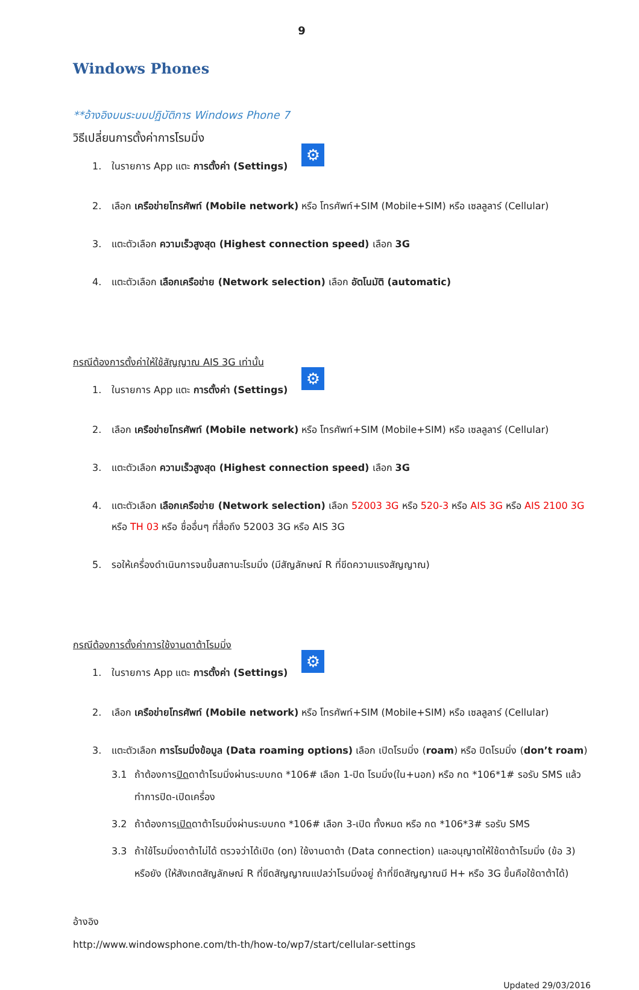9
Windows Phones
**อ้างอิงบนระบบปฏิบัติการ Windows Phone 7
วิธีเปลี่ยนการตั้งค่าการโรมมิ่ง
1. ในรายการ App แตะ การตั้งค่า (Settings) ⚙
2. เลือก เครือข่ายโทรศัพท์ (Mobile network) หรือ โทรศัพท์+SIM (Mobile+SIM) หรือ เซลลูลาร์ (Cellular)
3. แตะตัวเลือก ความเร็วสูงสุด (Highest connection speed) เลือก 3G
4. แตะตัวเลือก เลือกเครือข่าย (Network selection) เลือก อัตโนมัติ (automatic)
กรณีต้องการตั้งค่าให้ใช้สัญญาณ AIS 3G เท่านั้น
1. ในรายการ App แตะ การตั้งค่า (Settings) ⚙
2. เลือก เครือข่ายโทรศัพท์ (Mobile network) หรือ โทรศัพท์+SIM (Mobile+SIM) หรือ เซลลูลาร์ (Cellular)
3. แตะตัวเลือก ความเร็วสูงสุด (Highest connection speed) เลือก 3G
4. แตะตัวเลือก เลือกเครือข่าย (Network selection) เลือก 52003 3G หรือ 520-3 หรือ AIS 3G หรือ AIS 2100 3G หรือ TH 03 หรือ ชื่ออื่นๆ ที่สื่อถึง 52003 3G หรือ AIS 3G
5. รอให้เครื่องดำเนินการจนขึ้นสถานะโรมมิ่ง (มีสัญลักษณ์ R ที่ขีดความแรงสัญญาณ)
กรณีต้องการตั้งค่าการใช้งานดาต้าโรมมิ่ง
1. ในรายการ App แตะ การตั้งค่า (Settings) ⚙
2. เลือก เครือข่ายโทรศัพท์ (Mobile network) หรือ โทรศัพท์+SIM (Mobile+SIM) หรือ เซลลูลาร์ (Cellular)
3. แตะตัวเลือก การโรมมิ่งข้อมูล (Data roaming options) เลือก เปิดโรมมิ่ง (roam) หรือ ปิดโรมมิ่ง (don’t roam)
3.1 ถ้าต้องการปิดดาต้าโรมมิ่งผ่านระบบกด *106# เลือก 1-ปิด โรมมิ่ง(ใน+นอก) หรือ กด *106*1# รอรับ SMS แล้วทำการปิด-เปิดเครื่อง
3.2 ถ้าต้องการเปิดดาต้าโรมมิ่งผ่านระบบกด *106# เลือก 3-เปิด ทั้งหมด หรือ กด *106*3# รอรับ SMS
3.3 ถ้าใช้โรมมิ่งดาต้าไม่ได้ ตรวจว่าได้เปิด (on) ใช้งานดาต้า (Data connection) และอนุญาตให้ใช้ดาต้าโรมมิ่ง (ข้อ 3) หรือยัง (ให้สังเกตสัญลักษณ์ R ที่ขีดสัญญาณแปลว่าโรมมิ่งอยู่ ถ้าที่ขีดสัญญาณมี H+ หรือ 3G ขึ้นคือใช้ดาต้าได้)
อ้างอิง
http://www.windowsphone.com/th-th/how-to/wp7/start/cellular-settings
Updated 29/03/2016